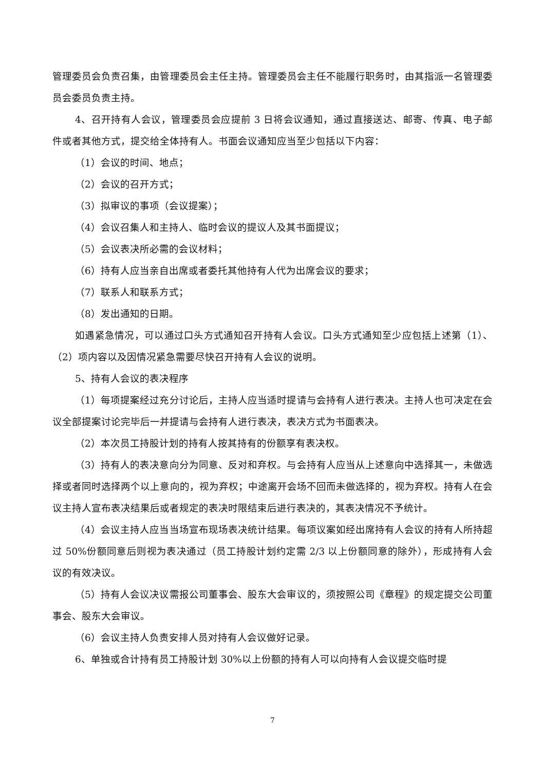管理委员会负责召集，由管理委员会主任主持。管理委员会主任不能履行职务时，由其指派一名管理委员会委员负责主持。
4、召开持有人会议，管理委员会应提前 3 日将会议通知，通过直接送达、邮寄、传真、电子邮件或者其他方式，提交给全体持有人。书面会议通知应当至少包括以下内容：
（1）会议的时间、地点；
（2）会议的召开方式；
（3）拟审议的事项（会议提案）；
（4）会议召集人和主持人、临时会议的提议人及其书面提议；
（5）会议表决所必需的会议材料；
（6）持有人应当亲自出席或者委托其他持有人代为出席会议的要求；
（7）联系人和联系方式；
（8）发出通知的日期。
如遇紧急情况，可以通过口头方式通知召开持有人会议。口头方式通知至少应包括上述第（1）、（2）项内容以及因情况紧急需要尽快召开持有人会议的说明。
5、持有人会议的表决程序
（1）每项提案经过充分讨论后，主持人应当适时提请与会持有人进行表决。主持人也可决定在会议全部提案讨论完毕后一并提请与会持有人进行表决，表决方式为书面表决。
（2）本次员工持股计划的持有人按其持有的份额享有表决权。
（3）持有人的表决意向分为同意、反对和弃权。与会持有人应当从上述意向中选择其一，未做选择或者同时选择两个以上意向的，视为弃权；中途离开会场不回而未做选择的，视为弃权。持有人在会议主持人宣布表决结果后或者规定的表决时限结束后进行表决的，其表决情况不予统计。
（4）会议主持人应当当场宣布现场表决统计结果。每项议案如经出席持有人会议的持有人所持超过 50%份额同意后则视为表决通过（员工持股计划约定需 2/3 以上份额同意的除外），形成持有人会议的有效决议。
（5）持有人会议决议需报公司董事会、股东大会审议的，须按照公司《章程》的规定提交公司董事会、股东大会审议。
（6）会议主持人负责安排人员对持有人会议做好记录。
6、单独或合计持有员工持股计划 30%以上份额的持有人可以向持有人会议提交临时提
7